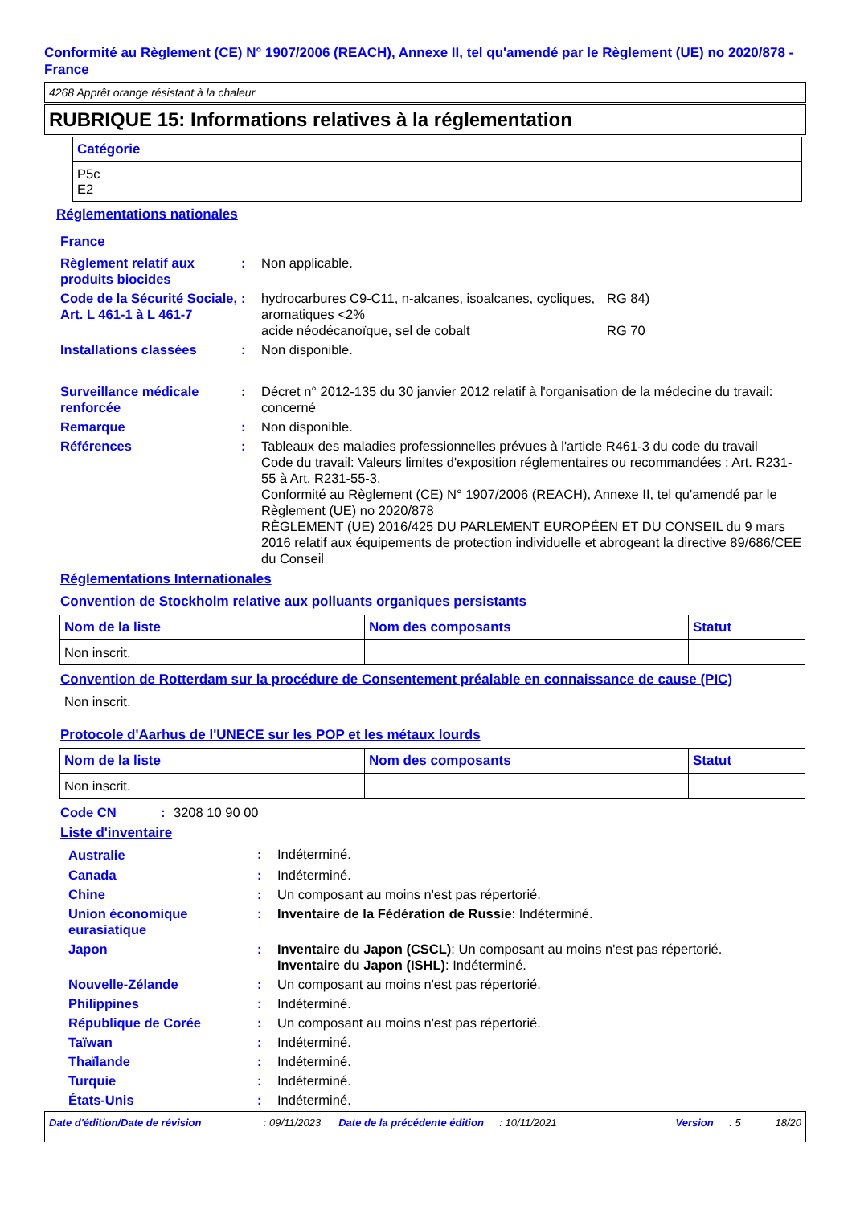Conformité au Règlement (CE) N° 1907/2006 (REACH), Annexe II, tel qu'amendé par le Règlement (UE) no 2020/878 - France
4268 Apprêt orange résistant à la chaleur
RUBRIQUE 15: Informations relatives à la réglementation
| Catégorie |
| --- |
| P5c E2 |
Réglementations nationales
France
| Règlement relatif aux produits biocides | : | Non applicable. | |
| Code de la Sécurité Sociale, Art. L 461-1 à L 461-7 | : | hydrocarbures C9-C11, n-alcanes, isoalcanes, cycliques, aromatiques <2% acide néodécanoïque, sel de cobalt | RG 84) RG 70 |
| Installations classées | : | Non disponible. | |
| Surveillance médicale renforcée | : | Décret n° 2012-135 du 30 janvier 2012 relatif à l'organisation de la médecine du travail: concerné | |
| Remarque | : | Non disponible. | |
| Références | : | Tableaux des maladies professionnelles prévues à l'article R461-3 du code du travail Code du travail: Valeurs limites d'exposition réglementaires ou recommandées : Art. R231-55 à Art. R231-55-3. Conformité au Règlement (CE) N° 1907/2006 (REACH), Annexe II, tel qu'amendé par le Règlement (UE) no 2020/878 RÈGLEMENT (UE) 2016/425 DU PARLEMENT EUROPÉEN ET DU CONSEIL du 9 mars 2016 relatif aux équipements de protection individuelle et abrogeant la directive 89/686/CEE du Conseil | |
Réglementations Internationales
Convention de Stockholm relative aux polluants organiques persistants
| Nom de la liste | Nom des composants | Statut |
| --- | --- | --- |
| Non inscrit. | | |
Convention de Rotterdam sur la procédure de Consentement préalable en connaissance de cause (PIC)
Non inscrit.
Protocole d'Aarhus de l'UNECE sur les POP et les métaux lourds
| Nom de la liste | Nom des composants | Statut |
| --- | --- | --- |
| Non inscrit. | | |
| Code CN | : | 3208 10 90 00 |
Liste d'inventaire
| Australie | : | Indéterminé. |
| Canada | : | Indéterminé. |
| Chine | : | Un composant au moins n'est pas répertorié. |
| Union économique eurasiatique | : | Inventaire de la Fédération de Russie : Indéterminé. |
| Japon | : | Inventaire du Japon (CSCL) : Un composant au moins n'est pas répertorié. Inventaire du Japon (ISHL) : Indéterminé. |
| Nouvelle-Zélande | : | Un composant au moins n'est pas répertorié. |
| Philippines | : | Indéterminé. |
| République de Corée | : | Un composant au moins n'est pas répertorié. |
| Taïwan | : | Indéterminé. |
| Thaïlande | : | Indéterminé. |
| Turquie | : | Indéterminé. |
| États-Unis | : | Indéterminé. |
Date d'édition/Date de révision: 09/11/2023 Date de la précédente édition: 10/11/2021 Version: 5 18/20